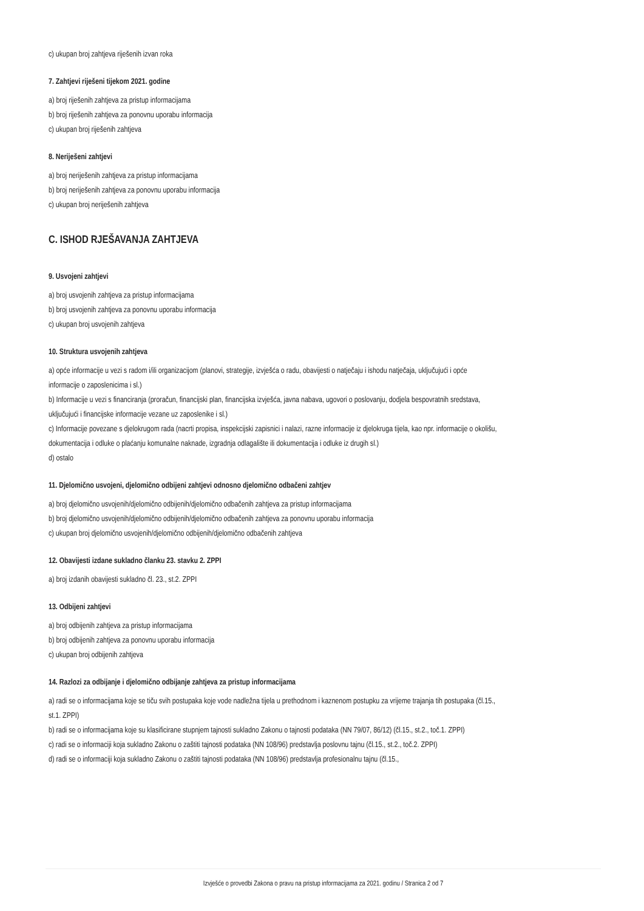c) ukupan broj zahtjeva riješenih izvan roka
7. Zahtjevi riješeni tijekom 2021. godine
a) broj riješenih zahtjeva za pristup informacijama
b) broj riješenih zahtjeva za ponovnu uporabu informacija
c) ukupan broj riješenih zahtjeva
8. Neriješeni zahtjevi
a) broj neriješenih zahtjeva za pristup informacijama
b) broj neriješenih zahtjeva za ponovnu uporabu informacija
c) ukupan broj neriješenih zahtjeva
C. ISHOD RJEŠAVANJA ZAHTJEVA
9. Usvojeni zahtjevi
a) broj usvojenih zahtjeva za pristup informacijama
b) broj usvojenih zahtjeva za ponovnu uporabu informacija
c) ukupan broj usvojenih zahtjeva
10. Struktura usvojenih zahtjeva
a) opće informacije u vezi s radom i/ili organizacijom (planovi, strategije, izvješća o radu, obavijesti o natječaju i ishodu natječaja, uključujući i opće informacije o zaposlenicima i sl.)
b) Informacije u vezi s financiranja (proračun, financijski plan, financijska izvješća, javna nabava, ugovori o poslovanju, dodjela bespovratnih sredstava, uključujući i financijske informacije vezane uz zaposlenike i sl.)
c) Informacije povezane s djelokrugom rada (nacrti propisa, inspekcijski zapisnici i nalazi, razne informacije iz djelokruga tijela, kao npr. informacije o okolišu, dokumentacija i odluke o plaćanju komunalne naknade, izgradnja odlagalište ili dokumentacija i odluke iz drugih sl.)
d) ostalo
11. Djelomično usvojeni, djelomično odbijeni zahtjevi odnosno djelomično odbačeni zahtjev
a) broj djelomično usvojenih/djelomično odbijenih/djelomično odbačenih zahtjeva za pristup informacijama
b) broj djelomično usvojenih/djelomično odbijenih/djelomično odbačenih zahtjeva za ponovnu uporabu informacija
c) ukupan broj djelomično usvojenih/djelomično odbijenih/djelomično odbačenih zahtjeva
12. Obavijesti izdane sukladno članku 23. stavku 2. ZPPI
a) broj izdanih obavijesti sukladno čl. 23., st.2. ZPPI
13. Odbijeni zahtjevi
a) broj odbijenih zahtjeva za pristup informacijama
b) broj odbijenih zahtjeva za ponovnu uporabu informacija
c) ukupan broj odbijenih zahtjeva
14. Razlozi za odbijanje i djelomično odbijanje zahtjeva za pristup informacijama
a) radi se o informacijama koje se tiču svih postupaka koje vode nadležna tijela u prethodnom i kaznenom postupku za vrijeme trajanja tih postupaka (čl.15., st.1. ZPPI)
b) radi se o informacijama koje su klasificirane stupnjem tajnosti sukladno Zakonu o tajnosti podataka (NN 79/07, 86/12) (čl.15., st.2., toč.1. ZPPI)
c) radi se o informaciji koja sukladno Zakonu o zaštiti tajnosti podataka (NN 108/96) predstavlja poslovnu tajnu (čl.15., st.2., toč.2. ZPPI)
d) radi se o informaciji koja sukladno Zakonu o zaštiti tajnosti podataka (NN 108/96) predstavlja profesionalnu tajnu (čl.15.,
Izvješće o provedbi Zakona o pravu na pristup informacijama za 2021. godinu / Stranica 2 od 7